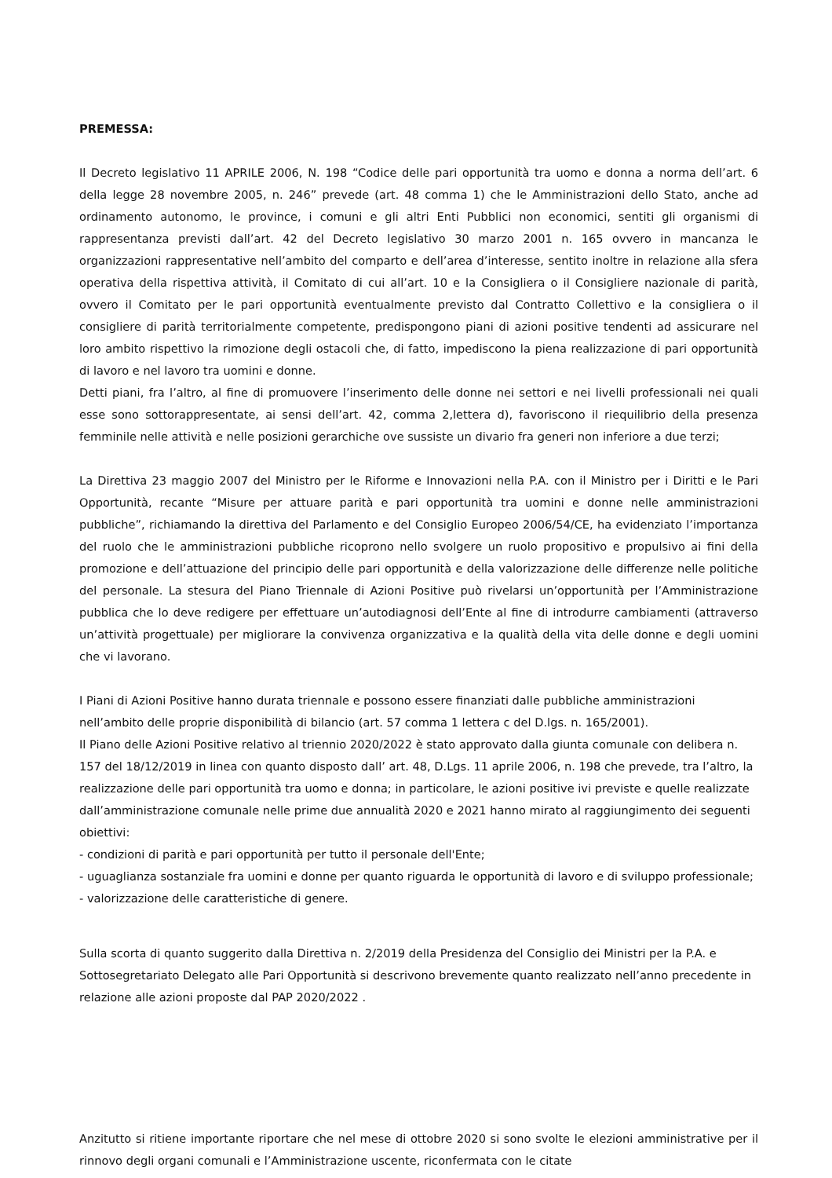PREMESSA:
Il Decreto legislativo 11 APRILE 2006, N. 198 “Codice delle pari opportunità tra uomo e donna a norma dell’art. 6 della legge 28 novembre 2005, n. 246” prevede (art. 48 comma 1) che le Amministrazioni dello Stato, anche ad ordinamento autonomo, le province, i comuni e gli altri Enti Pubblici non economici, sentiti gli organismi di rappresentanza previsti dall’art. 42 del Decreto legislativo 30 marzo 2001 n. 165 ovvero in mancanza le organizzazioni rappresentative nell’ambito del comparto e dell’area d’interesse, sentito inoltre in relazione alla sfera operativa della rispettiva attività, il Comitato di cui all’art. 10 e la Consigliera o il Consigliere nazionale di parità, ovvero il Comitato per le pari opportunità eventualmente previsto dal Contratto Collettivo e la consigliera o il consigliere di parità territorialmente competente, predispongono piani di azioni positive tendenti ad assicurare nel loro ambito rispettivo la rimozione degli ostacoli che, di fatto, impediscono la piena realizzazione di pari opportunità di lavoro e nel lavoro tra uomini e donne.
Detti piani, fra l’altro, al fine di promuovere l’inserimento delle donne nei settori e nei livelli professionali nei quali esse sono sottorappresentate, ai sensi dell’art. 42, comma 2,lettera d), favoriscono il riequilibrio della presenza femminile nelle attività e nelle posizioni gerarchiche ove sussiste un divario fra generi non inferiore a due terzi;
La Direttiva 23 maggio 2007 del Ministro per le Riforme e Innovazioni nella P.A. con il Ministro per i Diritti e le Pari Opportunità, recante “Misure per attuare parità e pari opportunità tra uomini e donne nelle amministrazioni pubbliche”, richiamando la direttiva del Parlamento e del Consiglio Europeo 2006/54/CE, ha evidenziato l’importanza del ruolo che le amministrazioni pubbliche ricoprono nello svolgere un ruolo propositivo e propulsivo ai fini della promozione e dell’attuazione del principio delle pari opportunità e della valorizzazione delle differenze nelle politiche del personale. La stesura del Piano Triennale di Azioni Positive può rivelarsi un’opportunità per l’Amministrazione pubblica che lo deve redigere per effettuare un’autodiagnosi dell’Ente al fine di introdurre cambiamenti (attraverso un’attività progettuale) per migliorare la convivenza organizzativa e la qualità della vita delle donne e degli uomini che vi lavorano.
I Piani di Azioni Positive hanno durata triennale e possono essere finanziati dalle pubbliche amministrazioni nell’ambito delle proprie disponibilità di bilancio (art. 57 comma 1 lettera c del D.lgs. n. 165/2001).
Il Piano delle Azioni Positive relativo al triennio 2020/2022 è stato approvato dalla giunta comunale con delibera n. 157 del 18/12/2019 in linea con quanto disposto dall’ art. 48, D.Lgs. 11 aprile 2006, n. 198 che prevede, tra l’altro, la realizzazione delle pari opportunità tra uomo e donna; in particolare, le azioni positive ivi previste e quelle realizzate dall’amministrazione comunale nelle prime due annualità 2020 e 2021 hanno mirato al raggiungimento dei seguenti obiettivi:
- condizioni di parità e pari opportunità per tutto il personale dell'Ente;
- uguaglianza sostanziale fra uomini e donne per quanto riguarda le opportunità di lavoro e di sviluppo professionale;
- valorizzazione delle caratteristiche di genere.
Sulla scorta di quanto suggerito dalla Direttiva n. 2/2019 della Presidenza del Consiglio dei Ministri per la P.A. e Sottosegretariato Delegato alle Pari Opportunità si descrivono brevemente quanto realizzato nell’anno precedente in relazione alle azioni proposte dal PAP 2020/2022 .
Anzitutto si ritiene importante riportare che nel mese di ottobre 2020 si sono svolte le elezioni amministrative per il rinnovo degli organi comunali e l’Amministrazione uscente, riconfermata con le citate